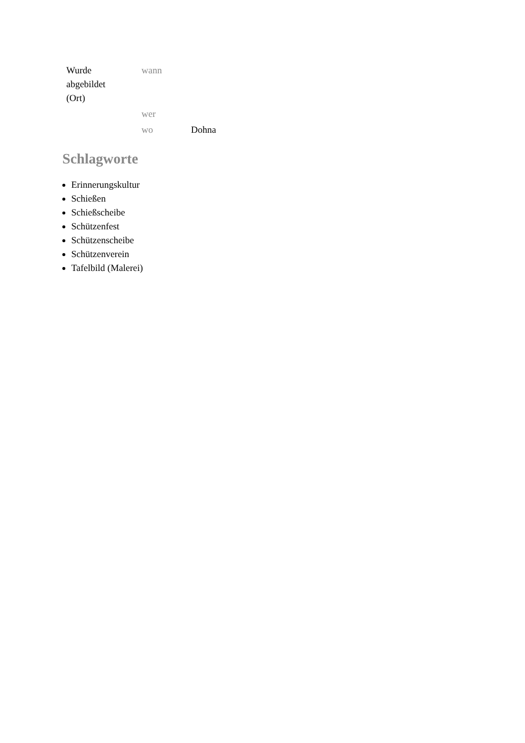| Wurde abgebildet (Ort) | wann | |
| | wer | |
| | wo | Dohna |
Schlagworte
Erinnerungskultur
Schießen
Schießscheibe
Schützenfest
Schützenscheibe
Schützenverein
Tafelbild (Malerei)